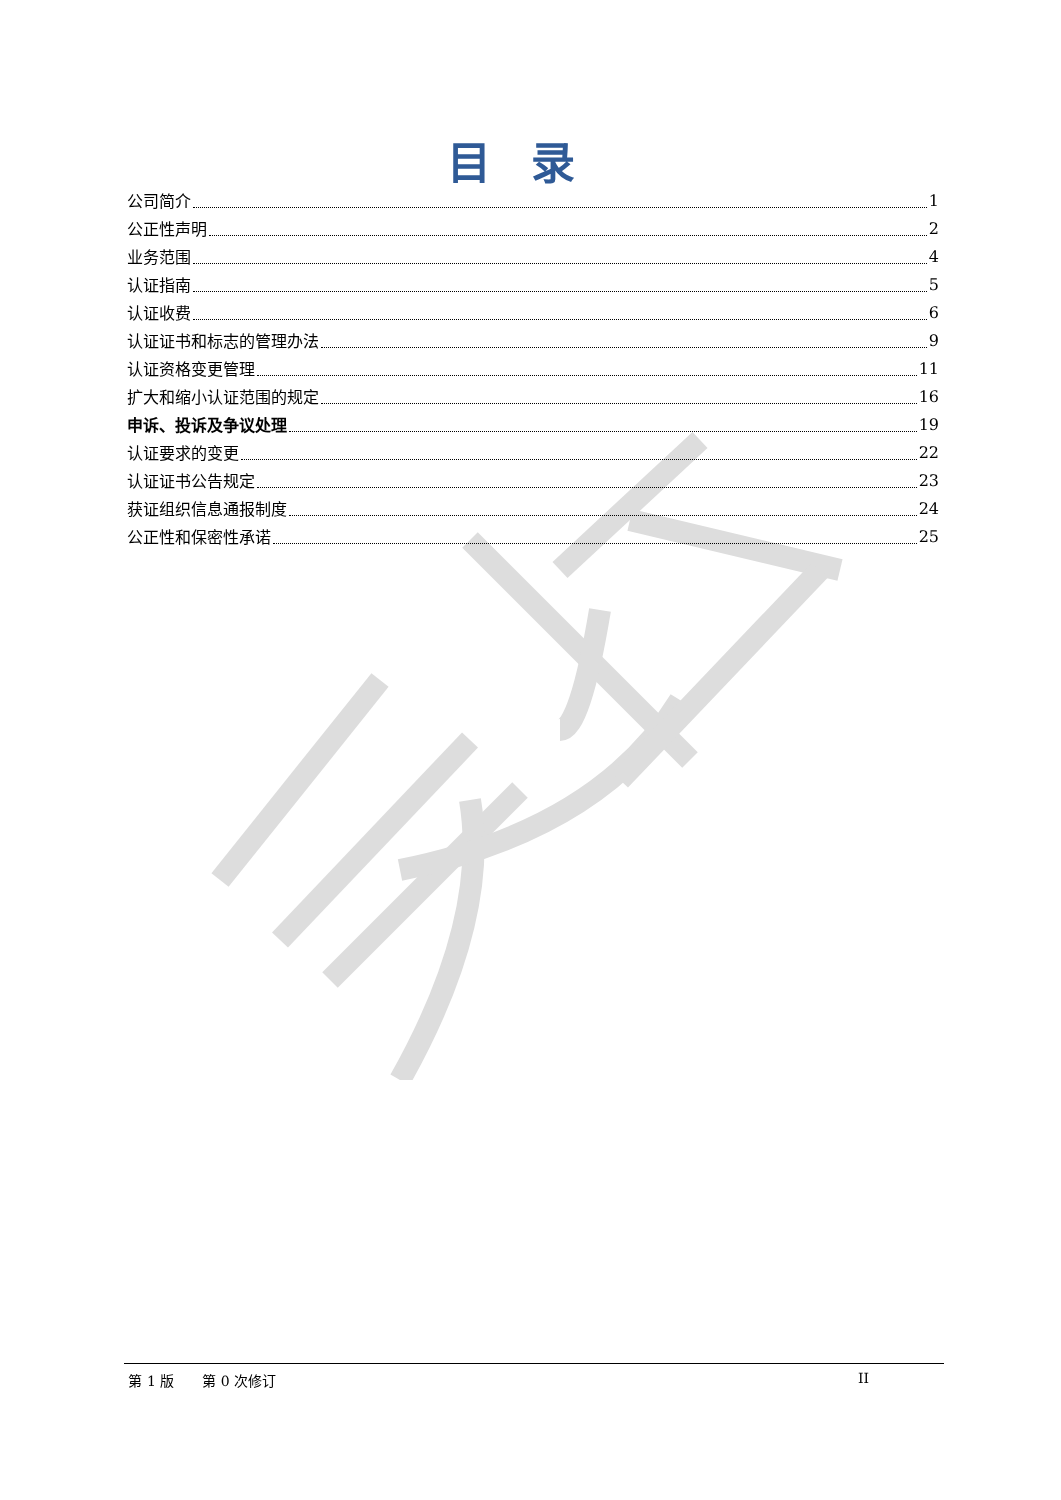目录
公司简介 1
公正性声明 2
业务范围 4
认证指南 5
认证收费 6
认证证书和标志的管理办法 9
认证资格变更管理 11
扩大和缩小认证范围的规定 16
申诉、投诉及争议处理 19
认证要求的变更 22
认证证书公告规定 23
获证组织信息通报制度 24
公正性和保密性承诺 25
第 1 版　　第 0 次修订 II